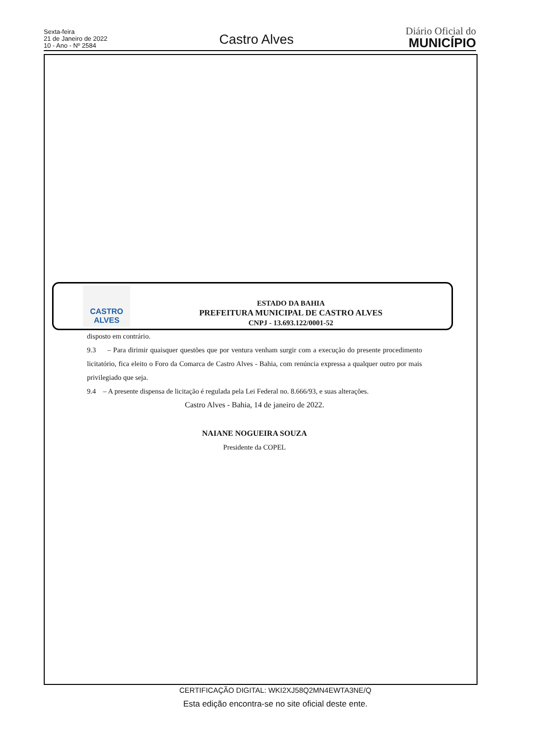Sexta-feira
21 de Janeiro de 2022
10 - Ano - Nº 2584
Castro Alves
Diário Oficial do
MUNICÍPIO
CASTRO
ALVES
ESTADO DA BAHIA
PREFEITURA MUNICIPAL DE CASTRO ALVES
CNPJ - 13.693.122/0001-52
disposto em contrário.
9.3 – Para dirimir quaisquer questões que por ventura venham surgir com a execução do presente procedimento licitatório, fica eleito o Foro da Comarca de Castro Alves - Bahia, com renúncia expressa a qualquer outro por mais privilegiado que seja.
9.4 – A presente dispensa de licitação é regulada pela Lei Federal no. 8.666/93, e suas alterações.
Castro Alves - Bahia, 14 de janeiro de 2022.
NAIANE NOGUEIRA SOUZA
Presidente da COPEL
CERTIFICAÇÃO DIGITAL: WKI2XJ58Q2MN4EWTA3NE/Q
Esta edição encontra-se no site oficial deste ente.